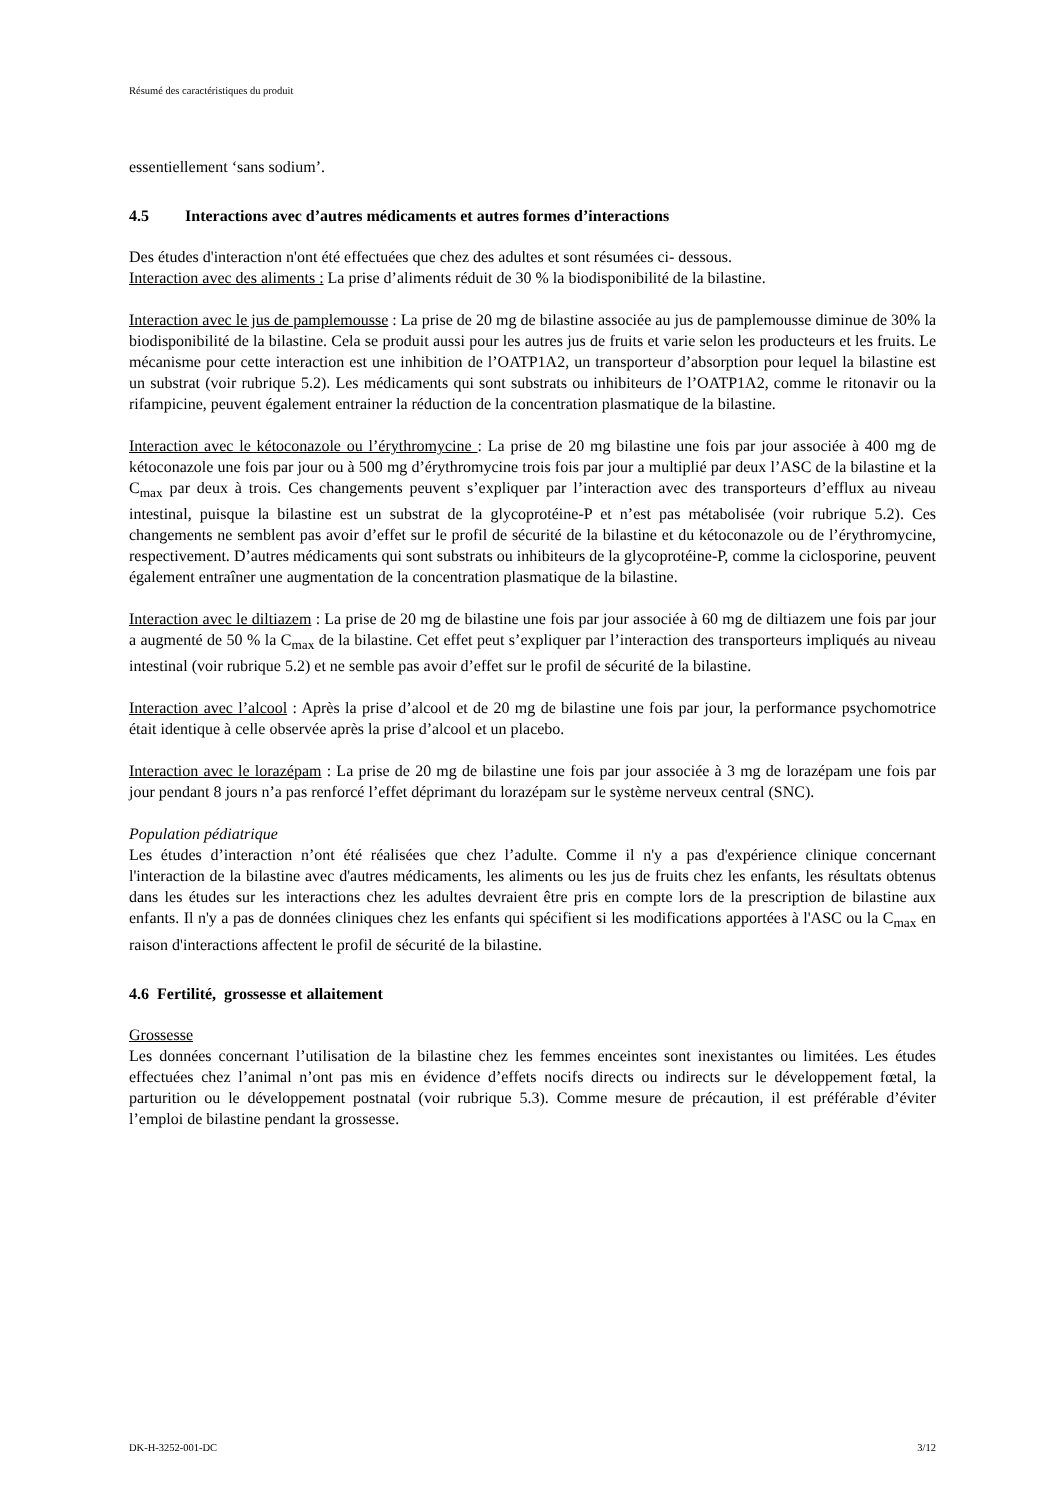Résumé des caractéristiques du produit
essentiellement ‘sans sodium’.
4.5 Interactions avec d’autres médicaments et autres formes d’interactions
Des études d'interaction n'ont été effectuées que chez des adultes et sont résumées ci- dessous.
Interaction avec des aliments : La prise d’aliments réduit de 30 % la biodisponibilité de la bilastine.
Interaction avec le jus de pamplemousse : La prise de 20 mg de bilastine associée au jus de pamplemousse diminue de 30% la biodisponibilité de la bilastine. Cela se produit aussi pour les autres jus de fruits et varie selon les producteurs et les fruits. Le mécanisme pour cette interaction est une inhibition de l’OATP1A2, un transporteur d’absorption pour lequel la bilastine est un substrat (voir rubrique 5.2). Les médicaments qui sont substrats ou inhibiteurs de l’OATP1A2, comme le ritonavir ou la rifampicine, peuvent également entrainer la réduction de la concentration plasmatique de la bilastine.
Interaction avec le kétoconazole ou l’érythromycine : La prise de 20 mg bilastine une fois par jour associée à 400 mg de kétoconazole une fois par jour ou à 500 mg d’érythromycine trois fois par jour a multiplié par deux l’ASC de la bilastine et la C<sub>max</sub> par deux à trois. Ces changements peuvent s’expliquer par l’interaction avec des transporteurs d’efflux au niveau intestinal, puisque la bilastine est un substrat de la glycoprotéine-P et n’est pas métabolisée (voir rubrique 5.2). Ces changements ne semblent pas avoir d’effet sur le profil de sécurité de la bilastine et du kétoconazole ou de l’érythromycine, respectivement. D’autres médicaments qui sont substrats ou inhibiteurs de la glycoprotéine-P, comme la ciclosporine, peuvent également entraîner une augmentation de la concentration plasmatique de la bilastine.
Interaction avec le diltiazem : La prise de 20 mg de bilastine une fois par jour associée à 60 mg de diltiazem une fois par jour a augmenté de 50 % la C<sub>max</sub> de la bilastine. Cet effet peut s’expliquer par l’interaction des transporteurs impliqués au niveau intestinal (voir rubrique 5.2) et ne semble pas avoir d’effet sur le profil de sécurité de la bilastine.
Interaction avec l’alcool : Après la prise d’alcool et de 20 mg de bilastine une fois par jour, la performance psychomotrice était identique à celle observée après la prise d’alcool et un placebo.
Interaction avec le lorazépam : La prise de 20 mg de bilastine une fois par jour associée à 3 mg de lorazépam une fois par jour pendant 8 jours n’a pas renforcé l’effet déprimant du lorazépam sur le système nerveux central (SNC).
Population pédiatrique
Les études d’interaction n’ont été réalisées que chez l’adulte. Comme il n'y a pas d'expérience clinique concernant l'interaction de la bilastine avec d'autres médicaments, les aliments ou les jus de fruits chez les enfants, les résultats obtenus dans les études sur les interactions chez les adultes devraient être pris en compte lors de la prescription de bilastine aux enfants. Il n'y a pas de données cliniques chez les enfants qui spécifient si les modifications apportées à l'ASC ou la C<sub>max</sub> en raison d'interactions affectent le profil de sécurité de la bilastine.
4.6 Fertilité, grossesse et allaitement
Grossesse
Les données concernant l’utilisation de la bilastine chez les femmes enceintes sont inexistantes ou limitées. Les études effectuées chez l’animal n’ont pas mis en évidence d’effets nocifs directs ou indirects sur le développement fœtal, la parturition ou le développement postnatal (voir rubrique 5.3). Comme mesure de précaution, il est préférable d’éviter l’emploi de bilastine pendant la grossesse.
DK-H-3252-001-DC 3/12